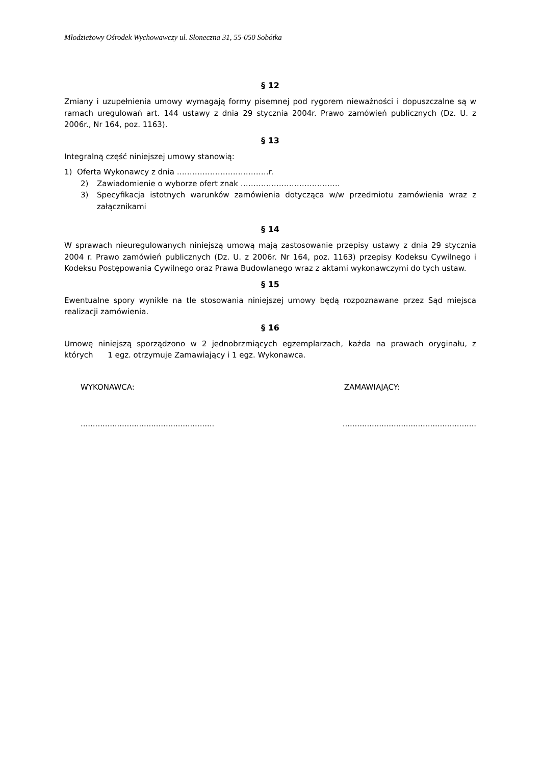Młodzieżowy Ośrodek Wychowawczy ul. Słoneczna 31, 55-050 Sobótka
§ 12
Zmiany i uzupełnienia umowy wymagają formy pisemnej pod rygorem nieważności i dopuszczalne są w ramach uregulowań art. 144 ustawy z dnia 29 stycznia 2004r. Prawo zamówień publicznych (Dz. U. z 2006r., Nr 164, poz. 1163).
§ 13
Integralną część niniejszej umowy stanowią:
1) Oferta Wykonawcy z dnia ………………………………r.
2) Zawiadomienie o wyborze ofert znak …………………………………
3) Specyfikacja istotnych warunków zamówienia dotycząca w/w przedmiotu zamówienia wraz z załącznikami
§ 14
W sprawach nieuregulowanych niniejszą umową mają zastosowanie przepisy ustawy z dnia 29 stycznia 2004 r. Prawo zamówień publicznych (Dz. U. z 2006r. Nr 164, poz. 1163) przepisy Kodeksu Cywilnego i Kodeksu Postępowania Cywilnego oraz Prawa Budowlanego wraz z aktami wykonawczymi do tych ustaw.
§ 15
Ewentualne spory wynikłe na tle stosowania niniejszej umowy będą rozpoznawane przez Sąd miejsca realizacji zamówienia.
§ 16
Umowę niniejszą sporządzono w 2 jednobrzmiących egzemplarzach, każda na prawach oryginału, z których 1 egz. otrzymuje Zamawiający i 1 egz. Wykonawca.
WYKONAWCA: ZAMAWIAJĄCY:
..............................................................................................................